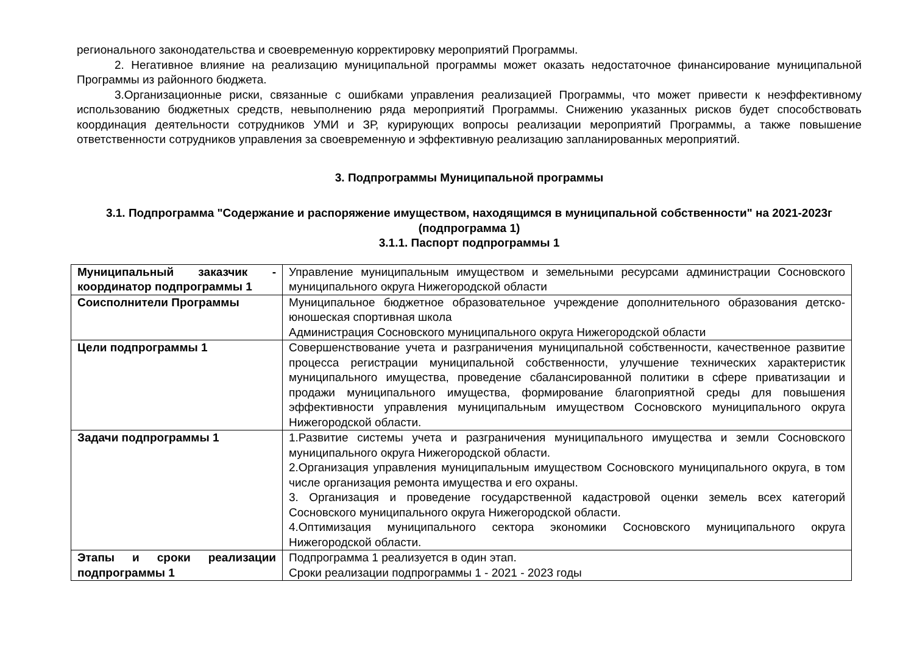регионального законодательства и своевременную корректировку мероприятий Программы.
2. Негативное влияние на реализацию муниципальной программы может оказать недостаточное финансирование муниципальной Программы из районного бюджета.
3.Организационные риски, связанные с ошибками управления реализацией Программы, что может привести к неэффективному использованию бюджетных средств, невыполнению ряда мероприятий Программы. Снижению указанных рисков будет способствовать координация деятельности сотрудников УМИ и ЗР, курирующих вопросы реализации мероприятий Программы, а также повышение ответственности сотрудников управления за своевременную и эффективную реализацию запланированных мероприятий.
3. Подпрограммы Муниципальной программы
3.1. Подпрограмма "Содержание и распоряжение имуществом, находящимся в муниципальной собственности" на 2021-2023г (подпрограмма 1)
3.1.1. Паспорт подпрограммы 1
| Муниципальный заказчик - координатор подпрограммы 1 | Управление муниципальным имуществом и земельными ресурсами администрации Сосновского муниципального округа Нижегородской области |
| Соисполнители Программы | Муниципальное бюджетное образовательное учреждение дополнительного образования детско-юношеская спортивная школа Администрация Сосновского муниципального округа Нижегородской области |
| Цели подпрограммы 1 | Совершенствование учета и разграничения муниципальной собственности, качественное развитие процесса регистрации муниципальной собственности, улучшение технических характеристик муниципального имущества, проведение сбалансированной политики в сфере приватизации и продажи муниципального имущества, формирование благоприятной среды для повышения эффективности управления муниципальным имуществом Сосновского муниципального округа Нижегородской области. |
| Задачи подпрограммы 1 | 1.Развитие системы учета и разграничения муниципального имущества и земли Сосновского муниципального округа Нижегородской области. 2.Организация управления муниципальным имуществом Сосновского муниципального округа, в том числе организация ремонта имущества и его охраны. 3. Организация и проведение государственной кадастровой оценки земель всех категорий Сосновского муниципального округа Нижегородской области. 4.Оптимизация муниципального сектора экономики Сосновского муниципального округа Нижегородской области. |
| Этапы и сроки реализации подпрограммы 1 | Подпрограмма 1 реализуется в один этап. Сроки реализации подпрограммы 1 - 2021 - 2023 годы |